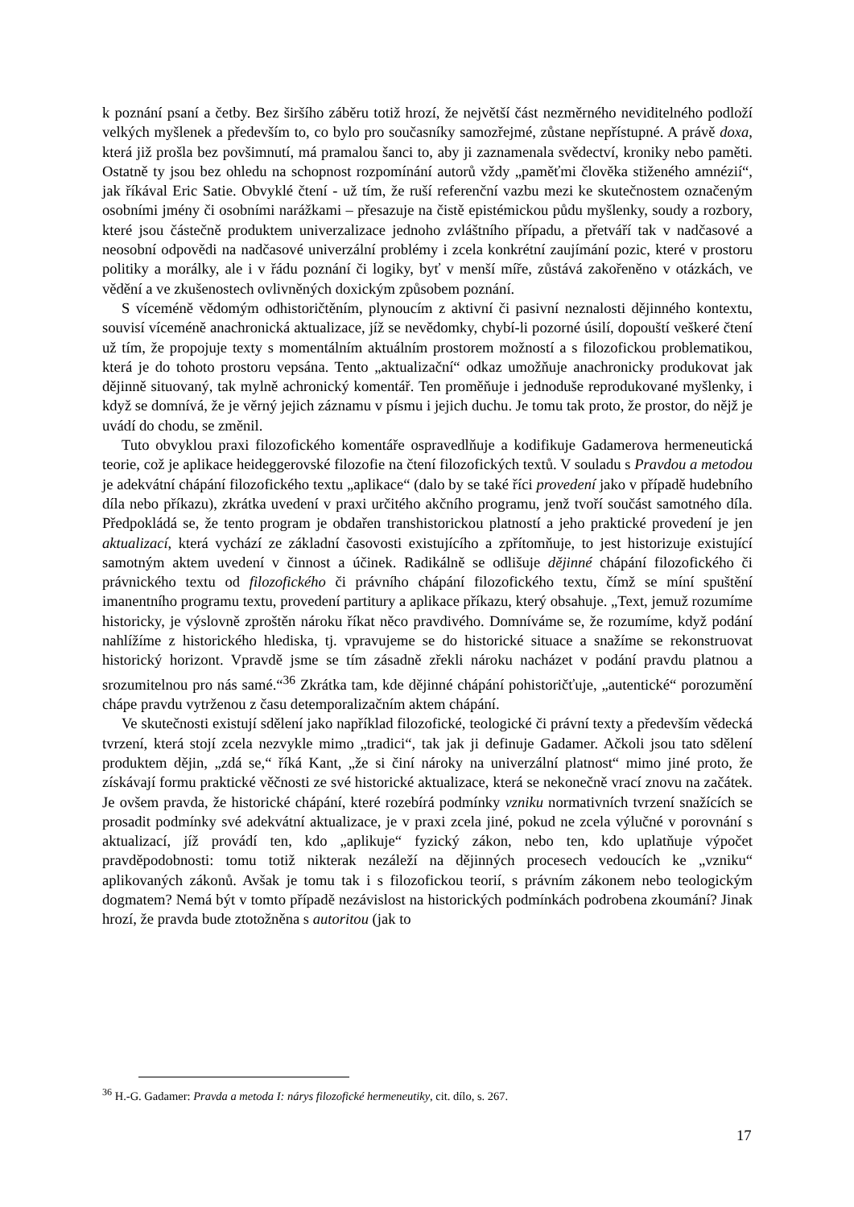k poznání psaní a četby. Bez širšího záběru totiž hrozí, že největší část nezměrného neviditelného podloží velkých myšlenek a především to, co bylo pro současníky samozřejmé, zůstane nepřístupné. A právě doxa, která již prošla bez povšimnutí, má pramalou šanci to, aby ji zaznamenala svědectví, kroniky nebo paměti. Ostatně ty jsou bez ohledu na schopnost rozpomínání autorů vždy „paměťmi člověka stiženého amnézií“, jak říkával Eric Satie. Obvyklé čtení - už tím, že ruší referenční vazbu mezi ke skutečnostem označeným osobními jmény či osobními narážkami – přesazuje na čistě epistémickou půdu myšlenky, soudy a rozbory, které jsou částečně produktem univerzalizace jednoho zvláštního případu, a přetváří tak v nadčasové a neosobní odpovědi na nadčasové univerzální problémy i zcela konkrétní zaujímání pozic, které v prostoru politiky a morálky, ale i v řádu poznání či logiky, byť v menší míře, zůstává zakořeněno v otázkách, ve vědění a ve zkušenostech ovlivněných doxickým způsobem poznání.
S víceméně vědomým odhistoričtěním, plynoucím z aktivní či pasivní neznalosti dějinného kontextu, souvisí víceméně anachronická aktualizace, jíž se nevědomky, chybí-li pozorné úsilí, dopouští veškeré čtení už tím, že propojuje texty s momentálním aktuálním prostorem možností a s filozofickou problematikou, která je do tohoto prostoru vepsána. Tento „aktualizační“ odkaz umožňuje anachronicky produkovat jak dějinně situovaný, tak mylně achronický komentář. Ten proměňuje i jednoduše reprodukované myšlenky, i když se domnívá, že je věrný jejich záznamu v písmu i jejich duchu. Je tomu tak proto, že prostor, do nějž je uvádí do chodu, se změnil.
Tuto obvyklou praxi filozofického komentáře ospravedlňuje a kodifikuje Gadamerova hermeneutická teorie, což je aplikace heideggerovské filozofie na čtení filozofických textů. V souladu s Pravdou a metodou je adekvátní chápání filozofického textu „aplikace“ (dalo by se také říci provedení jako v případě hudebního díla nebo příkazu), zkrátka uvedení v praxi určitého akčního programu, jenž tvoří součást samotného díla. Předpokládá se, že tento program je obdařen transhistorickou platností a jeho praktické provedení je jen aktualizací, která vychází ze základní časovosti existujícího a zpřítomňuje, to jest historizuje existující samotným aktem uvedení v činnost a účinek. Radikálně se odlišuje dějinné chápání filozofického či právnického textu od filozofického či právního chápání filozofického textu, čímž se míní spuštění imanentního programu textu, provedení partitury a aplikace příkazu, který obsahuje. „Text, jemuž rozumíme historicky, je výslovně zproštěn nároku říkat něco pravdivého. Domníváme se, že rozumíme, když podání nahlížíme z historického hlediska, tj. vpravujeme se do historické situace a snažíme se rekonstruovat historický horizont. Vpravdě jsme se tím zásadně zřekli nároku nacházet v podání pravdu platnou a srozumitelnou pro nás samé.“<sup>36</sup> Zkrátka tam, kde dějinné chápání pohistoričťuje, „autentické“ porozumění chápe pravdu vytrženou z času detemporalizačním aktem chápání.
Ve skutečnosti existují sdělení jako například filozofické, teologické či právní texty a především vědecká tvrzení, která stojí zcela nezvykle mimo „tradici“, tak jak ji definuje Gadamer. Ačkoli jsou tato sdělení produktem dějin, „zdá se,“ říká Kant, „že si činí nároky na univerzální platnost“ mimo jiné proto, že získávají formu praktické věčnosti ze své historické aktualizace, která se nekonečně vrací znovu na začátek. Je ovšem pravda, že historické chápání, které rozebírá podmínky vzniku normativních tvrzení snažících se prosadit podmínky své adekvátní aktualizace, je v praxi zcela jiné, pokud ne zcela výlučné v porovnání s aktualizací, jíž provádí ten, kdo „aplikuje“ fyzický zákon, nebo ten, kdo uplatňuje výpočet pravděpodobnosti: tomu totiž nikterak nezáleží na dějinných procesech vedoucích ke „vzniku“ aplikovaných zákonů. Avšak je tomu tak i s filozofickou teorií, s právním zákonem nebo teologickým dogmatem? Nemá být v tomto případě nezávislost na historických podmínkách podrobena zkoumání? Jinak hrozí, že pravda bude ztotožněna s autoritou (jak to
<sup>36</sup> H.-G. Gadamer: Pravda a metoda I: nárys filozofické hermeneutiky, cit. dílo, s. 267.
17